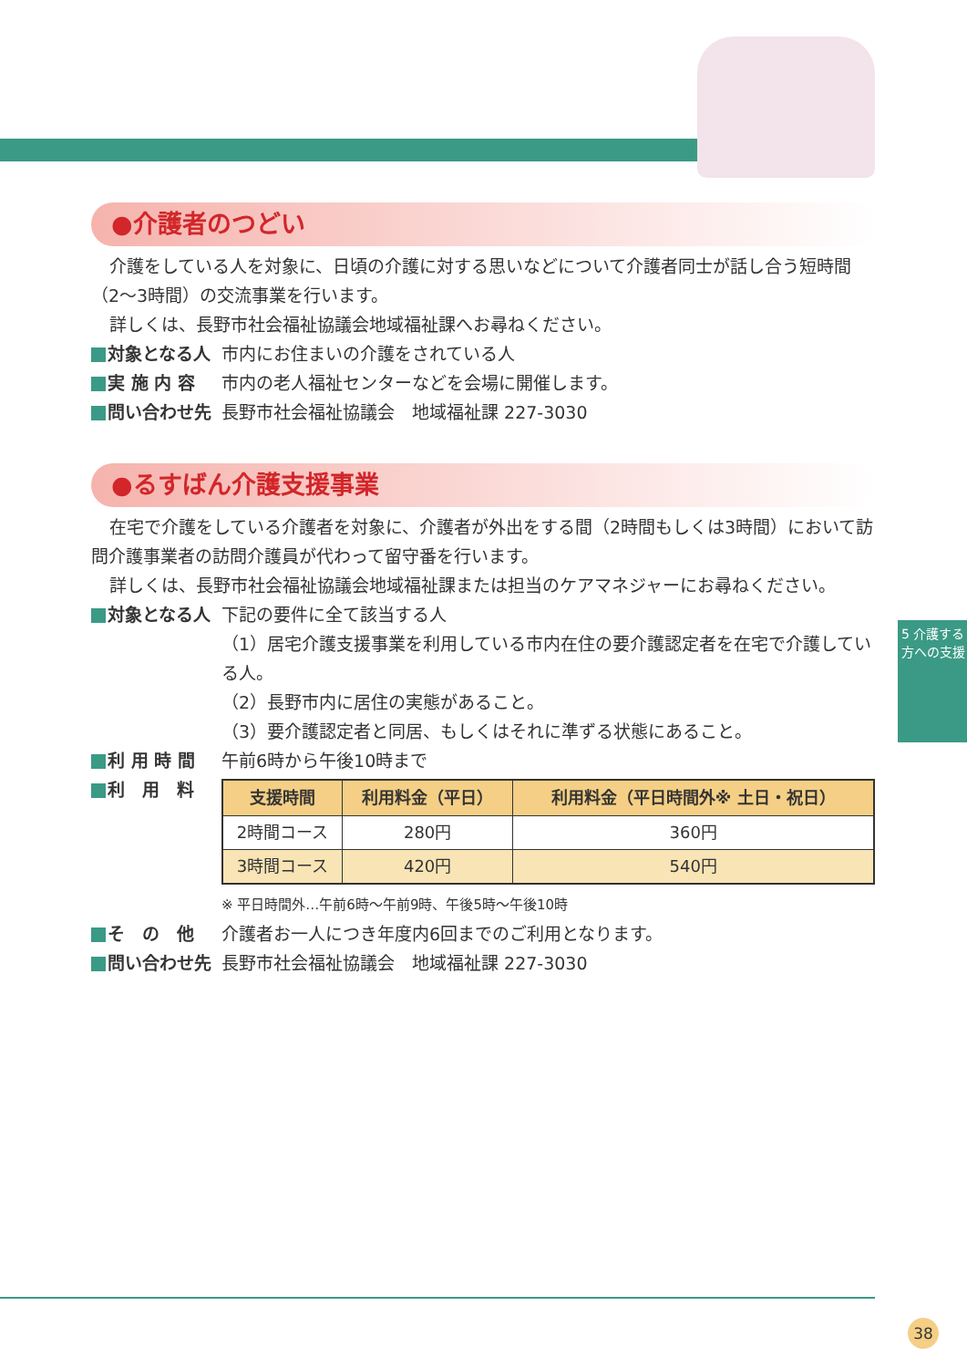●介護者のつどい
介護をしている人を対象に、日頃の介護に対する思いなどについて介護者同士が話し合う短時間（2～3時間）の交流事業を行います。
詳しくは、長野市社会福祉協議会地域福祉課へお尋ねください。
対象となる人 市内にお住まいの介護をされている人
実 施 内 容 市内の老人福祉センターなどを会場に開催します。
問い合わせ先 長野市社会福祉協議会　地域福祉課 227-3030
●るすばん介護支援事業
在宅で介護をしている介護者を対象に、介護者が外出をする間（2時間もしくは3時間）において訪問介護事業者の訪問介護員が代わって留守番を行います。
詳しくは、長野市社会福祉協議会地域福祉課または担当のケアマネジャーにお尋ねください。
対象となる人 下記の要件に全て該当する人
（1）居宅介護支援事業を利用している市内在住の要介護認定者を在宅で介護している人。
（2）長野市内に居住の実態があること。
（3）要介護認定者と同居、もしくはそれに準ずる状態にあること。
利 用 時 間 午前6時から午後10時まで
利　用　料
| 支援時間 | 利用料金（平日） | 利用料金（平日時間外※ 土日・祝日） |
| --- | --- | --- |
| 2時間コース | 280円 | 360円 |
| 3時間コース | 420円 | 540円 |
※ 平日時間外…午前6時～午前9時、午後5時～午後10時
そ　の　他 介護者お一人につき年度内6回までのご利用となります。
問い合わせ先 長野市社会福祉協議会　地域福祉課 227-3030
5 介護する方への支援
38